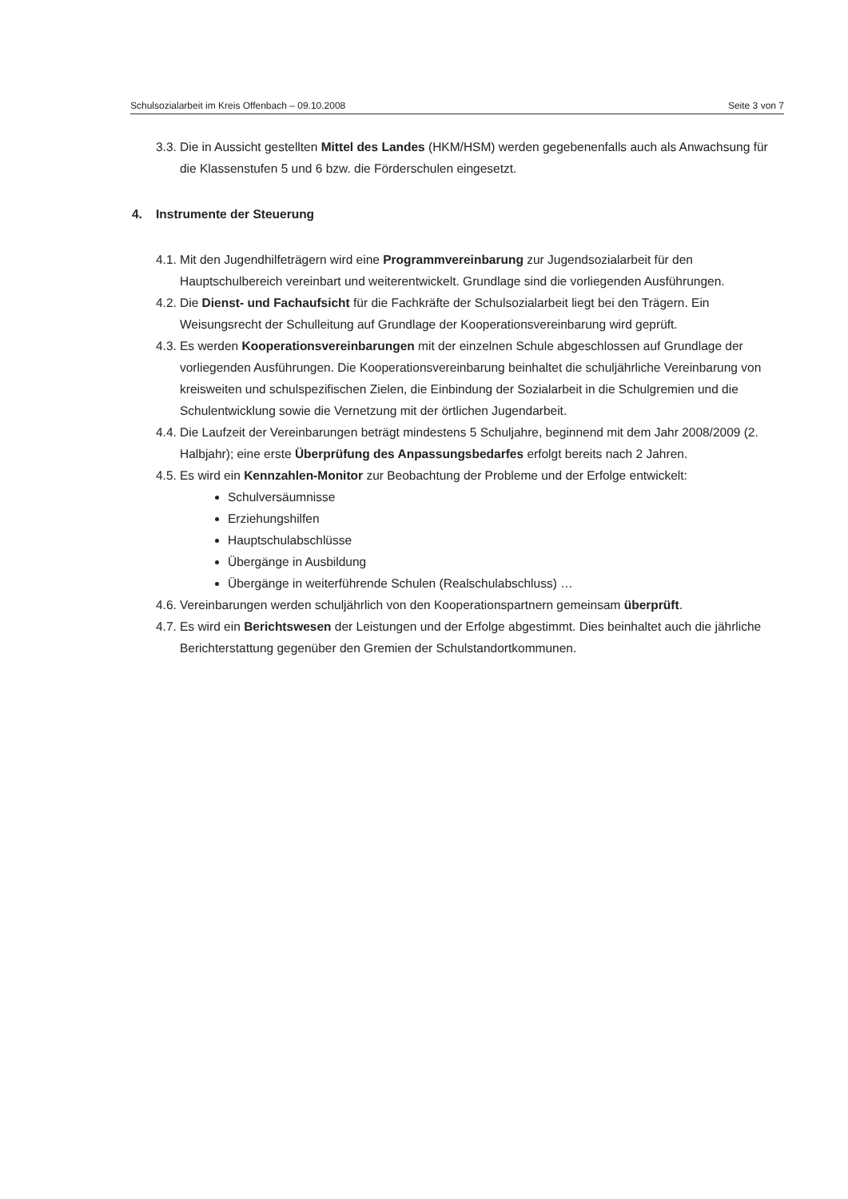Schulsozialarbeit im Kreis Offenbach – 09.10.2008 Seite 3 von 7
3.3.
Die in Aussicht gestellten Mittel des Landes (HKM/HSM) werden gegebenenfalls auch als Anwachsung für die Klassenstufen 5 und 6 bzw. die Förderschulen eingesetzt.
4. Instrumente der Steuerung
4.1.
Mit den Jugendhilfeträgern wird eine Programmvereinbarung zur Jugendsozialarbeit für den Hauptschulbereich vereinbart und weiterentwickelt. Grundlage sind die vorliegenden Ausführungen.
4.2.
Die Dienst- und Fachaufsicht für die Fachkräfte der Schulsozialarbeit liegt bei den Trägern. Ein Weisungsrecht der Schulleitung auf Grundlage der Kooperationsvereinbarung wird geprüft.
4.3.
Es werden Kooperationsvereinbarungen mit der einzelnen Schule abgeschlossen auf Grundlage der vorliegenden Ausführungen. Die Kooperationsvereinbarung beinhaltet die schuljährliche Vereinbarung von kreisweiten und schulspezifischen Zielen, die Einbindung der Sozialarbeit in die Schulgremien und die Schulentwicklung sowie die Vernetzung mit der örtlichen Jugendarbeit.
4.4.
Die Laufzeit der Vereinbarungen beträgt mindestens 5 Schuljahre, beginnend mit dem Jahr 2008/2009 (2. Halbjahr); eine erste Überprüfung des Anpassungsbedarfes erfolgt bereits nach 2 Jahren.
4.5.
Es wird ein Kennzahlen-Monitor zur Beobachtung der Probleme und der Erfolge entwickelt:
Schulversäumnisse
Erziehungshilfen
Hauptschulabschlüsse
Übergänge in Ausbildung
Übergänge in weiterführende Schulen (Realschulabschluss) …
4.6.
Vereinbarungen werden schuljährlich von den Kooperationspartnern gemeinsam überprüft.
4.7.
Es wird ein Berichtswesen der Leistungen und der Erfolge abgestimmt. Dies beinhaltet auch die jährliche Berichterstattung gegenüber den Gremien der Schulstandortkommunen.